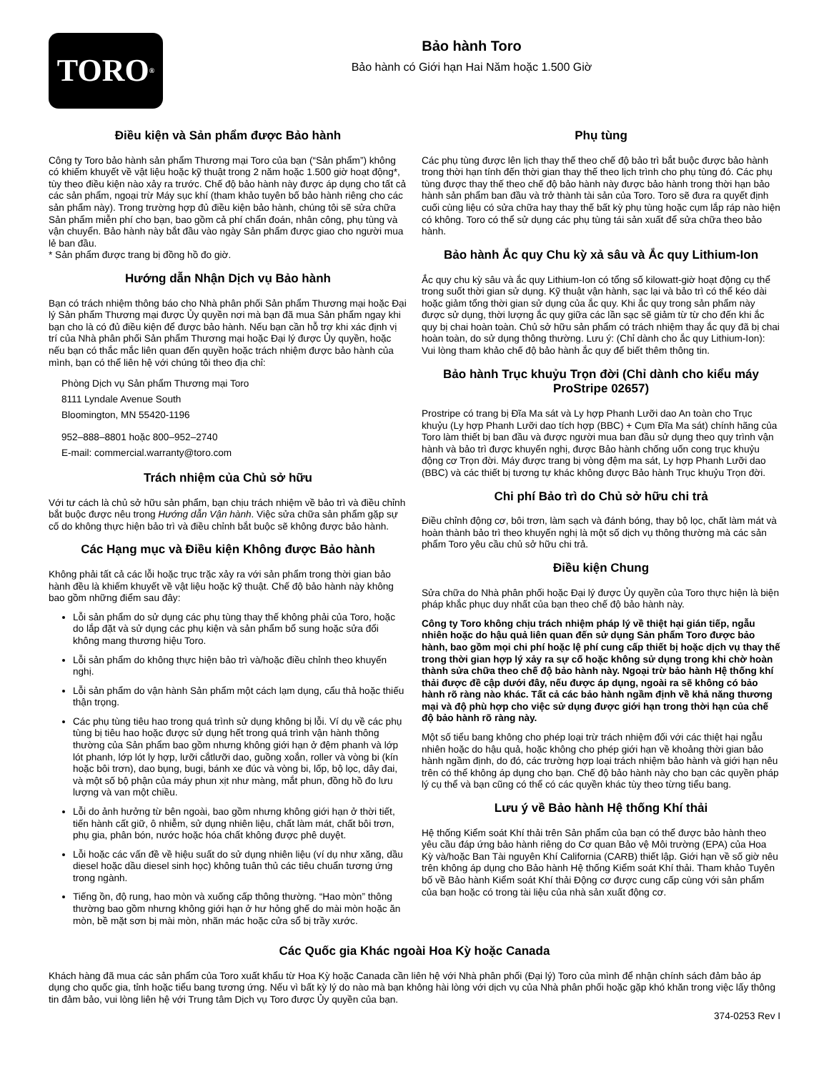TORO<sup>®</sup>
Bảo hành Toro
Bảo hành có Giới hạn Hai Năm hoặc 1.500 Giờ
Điều kiện và Sản phẩm được Bảo hành
Công ty Toro bảo hành sản phẩm Thương mại Toro của bạn (“Sản phẩm”) không có khiếm khuyết về vật liệu hoặc kỹ thuật trong 2 năm hoặc 1.500 giờ hoạt động*, tùy theo điều kiện nào xảy ra trước. Chế độ bảo hành này được áp dụng cho tất cả các sản phẩm, ngoại trừ Máy sục khí (tham khảo tuyên bố bảo hành riêng cho các sản phẩm này). Trong trường hợp đủ điều kiện bảo hành, chúng tôi sẽ sửa chữa Sản phẩm miễn phí cho bạn, bao gồm cả phí chẩn đoán, nhân công, phụ tùng và vận chuyển. Bảo hành này bắt đầu vào ngày Sản phẩm được giao cho người mua lẻ ban đầu.
* Sản phẩm được trang bị đồng hồ đo giờ.
Hướng dẫn Nhận Dịch vụ Bảo hành
Bạn có trách nhiệm thông báo cho Nhà phân phối Sản phẩm Thương mại hoặc Đại lý Sản phẩm Thương mại được Ủy quyền nơi mà bạn đã mua Sản phẩm ngay khi bạn cho là có đủ điều kiện để được bảo hành. Nếu bạn cần hỗ trợ khi xác định vị trí của Nhà phân phối Sản phẩm Thương mại hoặc Đại lý được Ủy quyền, hoặc nếu bạn có thắc mắc liên quan đến quyền hoặc trách nhiệm được bảo hành của mình, bạn có thể liên hệ với chúng tôi theo địa chỉ:
Phòng Dịch vụ Sản phẩm Thương mại Toro
8111 Lyndale Avenue South
Bloomington, MN 55420-1196
952–888–8801 hoặc 800–952–2740
E-mail: commercial.warranty@toro.com
Trách nhiệm của Chủ sở hữu
Với tư cách là chủ sở hữu sản phẩm, bạn chịu trách nhiệm về bảo trì và điều chỉnh bắt buộc được nêu trong Hướng dẫn Vận hành. Việc sửa chữa sản phẩm gặp sự cố do không thực hiện bảo trì và điều chỉnh bắt buộc sẽ không được bảo hành.
Các Hạng mục và Điều kiện Không được Bảo hành
Không phải tất cả các lỗi hoặc trục trặc xảy ra với sản phẩm trong thời gian bảo hành đều là khiếm khuyết về vật liệu hoặc kỹ thuật. Chế độ bảo hành này không bao gồm những điểm sau đây:
Lỗi sản phẩm do sử dụng các phụ tùng thay thế không phải của Toro, hoặc do lắp đặt và sử dụng các phụ kiện và sản phẩm bổ sung hoặc sửa đổi không mang thương hiệu Toro.
Lỗi sản phẩm do không thực hiện bảo trì và/hoặc điều chỉnh theo khuyến nghị.
Lỗi sản phẩm do vận hành Sản phẩm một cách lạm dụng, cẩu thả hoặc thiếu thận trọng.
Các phụ tùng tiêu hao trong quá trình sử dụng không bị lỗi. Ví dụ về các phụ tùng bị tiêu hao hoặc được sử dụng hết trong quá trình vận hành thông thường của Sản phẩm bao gồm nhưng không giới hạn ở đệm phanh và lớp lót phanh, lớp lót ly hợp, lưỡi cắtlưỡi dao, guồng xoắn, roller và vòng bi (kín hoặc bôi trơn), dao bụng, bugi, bánh xe đúc và vòng bi, lốp, bộ lọc, dây đai, và một số bộ phận của máy phun xịt như màng, mắt phun, đồng hồ đo lưu lượng và van một chiều.
Lỗi do ảnh hưởng từ bên ngoài, bao gồm nhưng không giới hạn ở thời tiết, tiến hành cất giữ, ô nhiễm, sử dụng nhiên liệu, chất làm mát, chất bôi trơn, phụ gia, phân bón, nước hoặc hóa chất không được phê duyệt.
Lỗi hoặc các vấn đề về hiệu suất do sử dụng nhiên liệu (ví dụ như xăng, dầu diesel hoặc dầu diesel sinh học) không tuân thủ các tiêu chuẩn tương ứng trong ngành.
Tiếng ồn, độ rung, hao mòn và xuống cấp thông thường. “Hao mòn” thông thường bao gồm nhưng không giới hạn ở hư hỏng ghế do mài mòn hoặc ăn mòn, bề mặt sơn bị mài mòn, nhãn mác hoặc cửa sổ bị trầy xước.
Phụ tùng
Các phụ tùng được lên lịch thay thế theo chế độ bảo trì bắt buộc được bảo hành trong thời hạn tính đến thời gian thay thế theo lịch trình cho phụ tùng đó. Các phụ tùng được thay thế theo chế độ bảo hành này được bảo hành trong thời hạn bảo hành sản phẩm ban đầu và trở thành tài sản của Toro. Toro sẽ đưa ra quyết định cuối cùng liệu có sửa chữa hay thay thế bất kỳ phụ tùng hoặc cụm lắp ráp nào hiện có không. Toro có thể sử dụng các phụ tùng tái sản xuất để sửa chữa theo bảo hành.
Bảo hành Ắc quy Chu kỳ xả sâu và Ắc quy Lithium-Ion
Ắc quy chu kỳ sâu và ắc quy Lithium-Ion có tổng số kilowatt-giờ hoạt động cụ thể trong suốt thời gian sử dụng. Kỹ thuật vận hành, sạc lại và bảo trì có thể kéo dài hoặc giảm tổng thời gian sử dụng của ắc quy. Khi ắc quy trong sản phẩm này được sử dụng, thời lượng ắc quy giữa các lần sạc sẽ giảm từ từ cho đến khi ắc quy bị chai hoàn toàn. Chủ sở hữu sản phẩm có trách nhiệm thay ắc quy đã bị chai hoàn toàn, do sử dụng thông thường. Lưu ý: (Chỉ dành cho ắc quy Lithium-Ion): Vui lòng tham khảo chế độ bảo hành ắc quy để biết thêm thông tin.
Bảo hành Trục khuỷu Trọn đời (Chỉ dành cho kiểu máy ProStripe 02657)
Prostripe có trang bị Đĩa Ma sát và Ly hợp Phanh Lưỡi dao An toàn cho Trục khuỷu (Ly hợp Phanh Lưỡi dao tích hợp (BBC) + Cụm Đĩa Ma sát) chính hãng của Toro làm thiết bị ban đầu và được người mua ban đầu sử dụng theo quy trình vận hành và bảo trì được khuyến nghị, được Bảo hành chống uốn cong trục khuỷu động cơ Trọn đời. Máy được trang bị vòng đệm ma sát, Ly hợp Phanh Lưỡi dao (BBC) và các thiết bị tương tự khác không được Bảo hành Trục khuỷu Trọn đời.
Chi phí Bảo trì do Chủ sở hữu chi trả
Điều chỉnh động cơ, bôi trơn, làm sạch và đánh bóng, thay bộ lọc, chất làm mát và hoàn thành bảo trì theo khuyến nghị là một số dịch vụ thông thường mà các sản phẩm Toro yêu cầu chủ sở hữu chi trả.
Điều kiện Chung
Sửa chữa do Nhà phân phối hoặc Đại lý được Ủy quyền của Toro thực hiện là biện pháp khắc phục duy nhất của bạn theo chế độ bảo hành này.
Công ty Toro không chịu trách nhiệm pháp lý về thiệt hại gián tiếp, ngẫu nhiên hoặc do hậu quả liên quan đến sử dụng Sản phẩm Toro được bảo hành, bao gồm mọi chi phí hoặc lệ phí cung cấp thiết bị hoặc dịch vụ thay thế trong thời gian hợp lý xảy ra sự cố hoặc không sử dụng trong khi chờ hoàn thành sửa chữa theo chế độ bảo hành này. Ngoại trừ bảo hành Hệ thống khí thải được đề cập dưới đây, nếu được áp dụng, ngoài ra sẽ không có bảo hành rõ ràng nào khác. Tất cả các bảo hành ngầm định về khả năng thương mại và độ phù hợp cho việc sử dụng được giới hạn trong thời hạn của chế độ bảo hành rõ ràng này.
Một số tiểu bang không cho phép loại trừ trách nhiệm đối với các thiệt hại ngẫu nhiên hoặc do hậu quả, hoặc không cho phép giới hạn về khoảng thời gian bảo hành ngầm định, do đó, các trường hợp loại trách nhiệm bảo hành và giới hạn nêu trên có thể không áp dụng cho bạn. Chế độ bảo hành này cho bạn các quyền pháp lý cụ thể và bạn cũng có thể có các quyền khác tùy theo từng tiểu bang.
Lưu ý về Bảo hành Hệ thống Khí thải
Hệ thống Kiểm soát Khí thải trên Sản phẩm của bạn có thể được bảo hành theo yêu cầu đáp ứng bảo hành riêng do Cơ quan Bảo vệ Môi trường (EPA) của Hoa Kỳ và/hoặc Ban Tài nguyên Khí California (CARB) thiết lập. Giới hạn về số giờ nêu trên không áp dụng cho Bảo hành Hệ thống Kiểm soát Khí thải. Tham khảo Tuyên bố về Bảo hành Kiểm soát Khí thải Động cơ được cung cấp cùng với sản phẩm của bạn hoặc có trong tài liệu của nhà sản xuất động cơ.
Các Quốc gia Khác ngoài Hoa Kỳ hoặc Canada
Khách hàng đã mua các sản phẩm của Toro xuất khẩu từ Hoa Kỳ hoặc Canada cần liên hệ với Nhà phân phối (Đại lý) Toro của mình để nhận chính sách đảm bảo áp dụng cho quốc gia, tỉnh hoặc tiểu bang tương ứng. Nếu vì bất kỳ lý do nào mà bạn không hài lòng với dịch vụ của Nhà phân phối hoặc gặp khó khăn trong việc lấy thông tin đảm bảo, vui lòng liên hệ với Trung tâm Dịch vụ Toro được Ủy quyền của bạn.
374-0253 Rev I